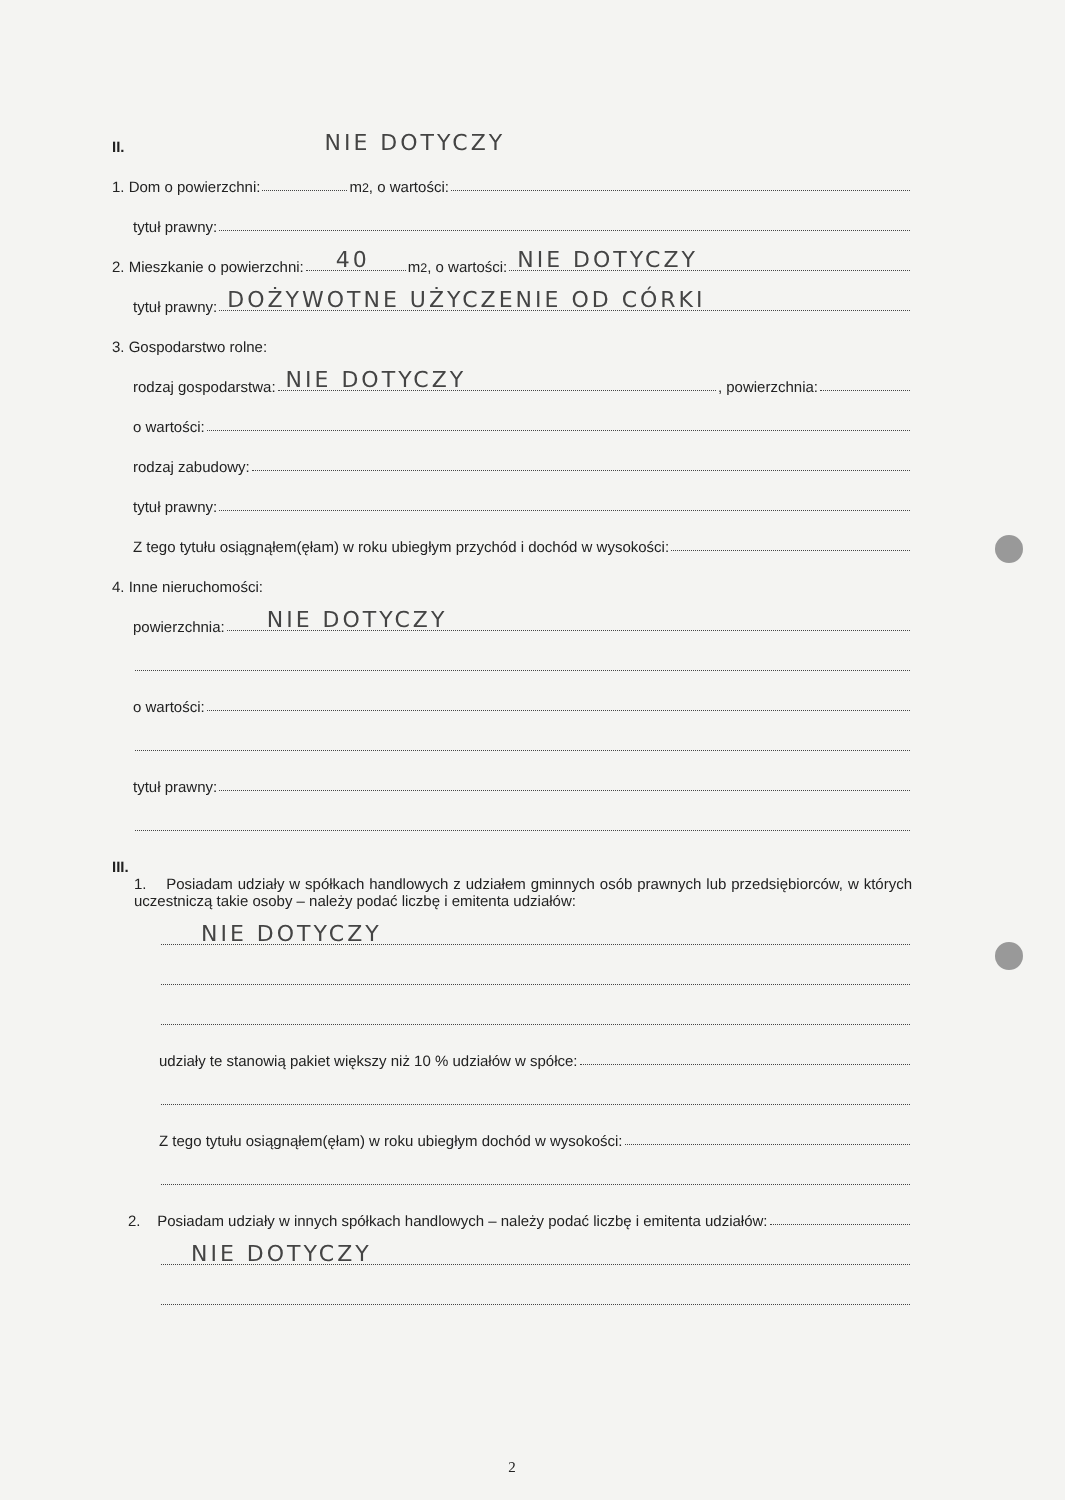II. NIE DOTYCZY
1. Dom o powierzchni: m<sup>2</sup>, o wartości:
tytuł prawny:
2. Mieszkanie o powierzchni:
40
m<sup>2</sup>, o wartości:
NIE DOTYCZY
tytuł prawny:
DOŻYWOTNE UŻYCZENIE OD CÓRKI
3. Gospodarstwo rolne:
rodzaj gospodarstwa:
NIE DOTYCZY, powierzchnia:
o wartości:
rodzaj zabudowy:
tytuł prawny:
Z tego tytułu osiągnąłem(ęłam) w roku ubiegłym przychód i dochód w wysokości:
4. Inne nieruchomości:
powierzchnia:
NIE DOTYCZY
o wartości:
tytuł prawny:
III.
1. Posiadam udziały w spółkach handlowych z udziałem gminnych osób prawnych lub przedsiębiorców, w których uczestniczą takie osoby – należy podać liczbę i emitenta udziałów:
NIE DOTYCZY
udziały te stanowią pakiet większy niż 10 % udziałów w spółce:
Z tego tytułu osiągnąłem(ęłam) w roku ubiegłym dochód w wysokości:
2. Posiadam udziały w innych spółkach handlowych – należy podać liczbę i emitenta udziałów:
NIE DOTYCZY
2